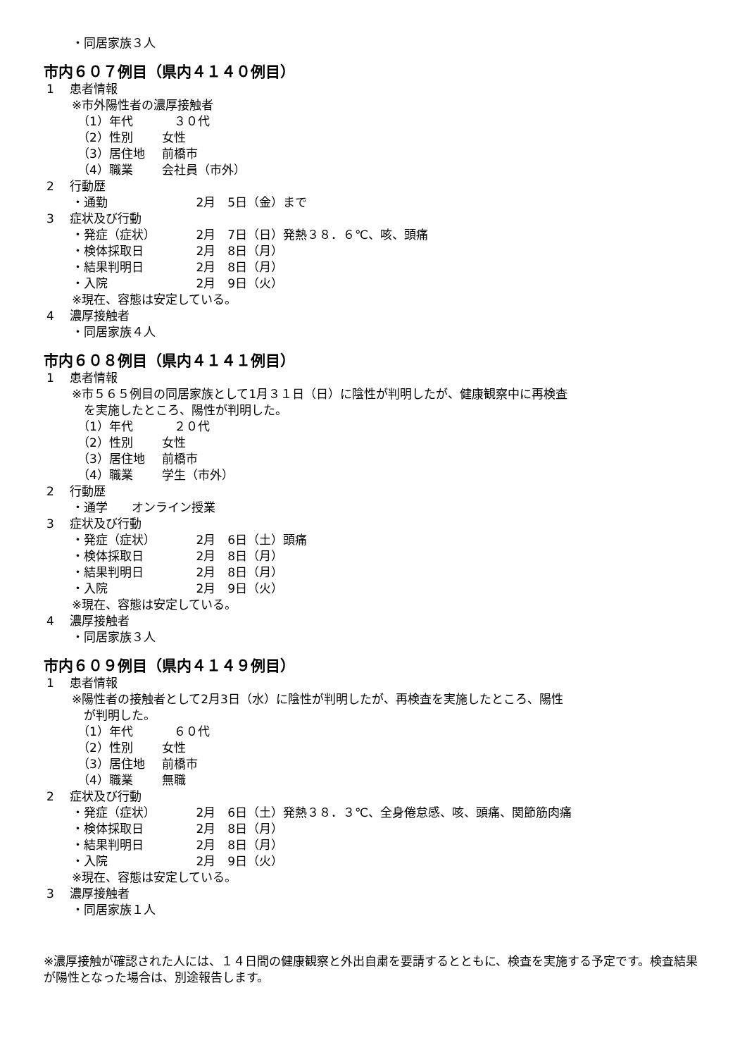・同居家族３人
市内６０７例目（県内４１４０例目）
1　 患者情報
※市外陽性者の濃厚接触者
（1）年代 　３０代
（2）性別 女性
（3）居住地 前橋市
（4）職業 会社員（市外）
2　 行動歴
・通勤 2月　5日（金）まで
3　 症状及び行動
・発症（症状） 2月　7日（日）発熱３８．６℃、咳、頭痛
・検体採取日 2月　8日（月）
・結果判明日 2月　8日（月）
・入院 2月　9日（火）
※現在、容態は安定している。
4　 濃厚接触者
・同居家族４人
市内６０８例目（県内４１４１例目）
1　 患者情報
※市５６５例目の同居家族として1月３１日（日）に陰性が判明したが、健康観察中に再検査
　を実施したところ、陽性が判明した。
（1）年代 　２０代
（2）性別 女性
（3）居住地 前橋市
（4）職業 学生（市外）
2　 行動歴
・通学　　オンライン授業
3　 症状及び行動
・発症（症状） 2月　6日（土）頭痛
・検体採取日 2月　8日（月）
・結果判明日 2月　8日（月）
・入院 2月　9日（火）
※現在、容態は安定している。
4　 濃厚接触者
・同居家族３人
市内６０９例目（県内４１４９例目）
1　 患者情報
※陽性者の接触者として2月3日（水）に陰性が判明したが、再検査を実施したところ、陽性
　が判明した。
（1）年代 　６０代
（2）性別 女性
（3）居住地 前橋市
（4）職業 無職
2　 症状及び行動
・発症（症状） 2月　6日（土）発熱３８．３℃、全身倦怠感、咳、頭痛、関節筋肉痛
・検体採取日 2月　8日（月）
・結果判明日 2月　8日（月）
・入院 2月　9日（火）
※現在、容態は安定している。
3　 濃厚接触者
・同居家族１人
※濃厚接触が確認された人には、１４日間の健康観察と外出自粛を要請するとともに、検査を実施する予定です。検査結果が陽性となった場合は、別途報告します。